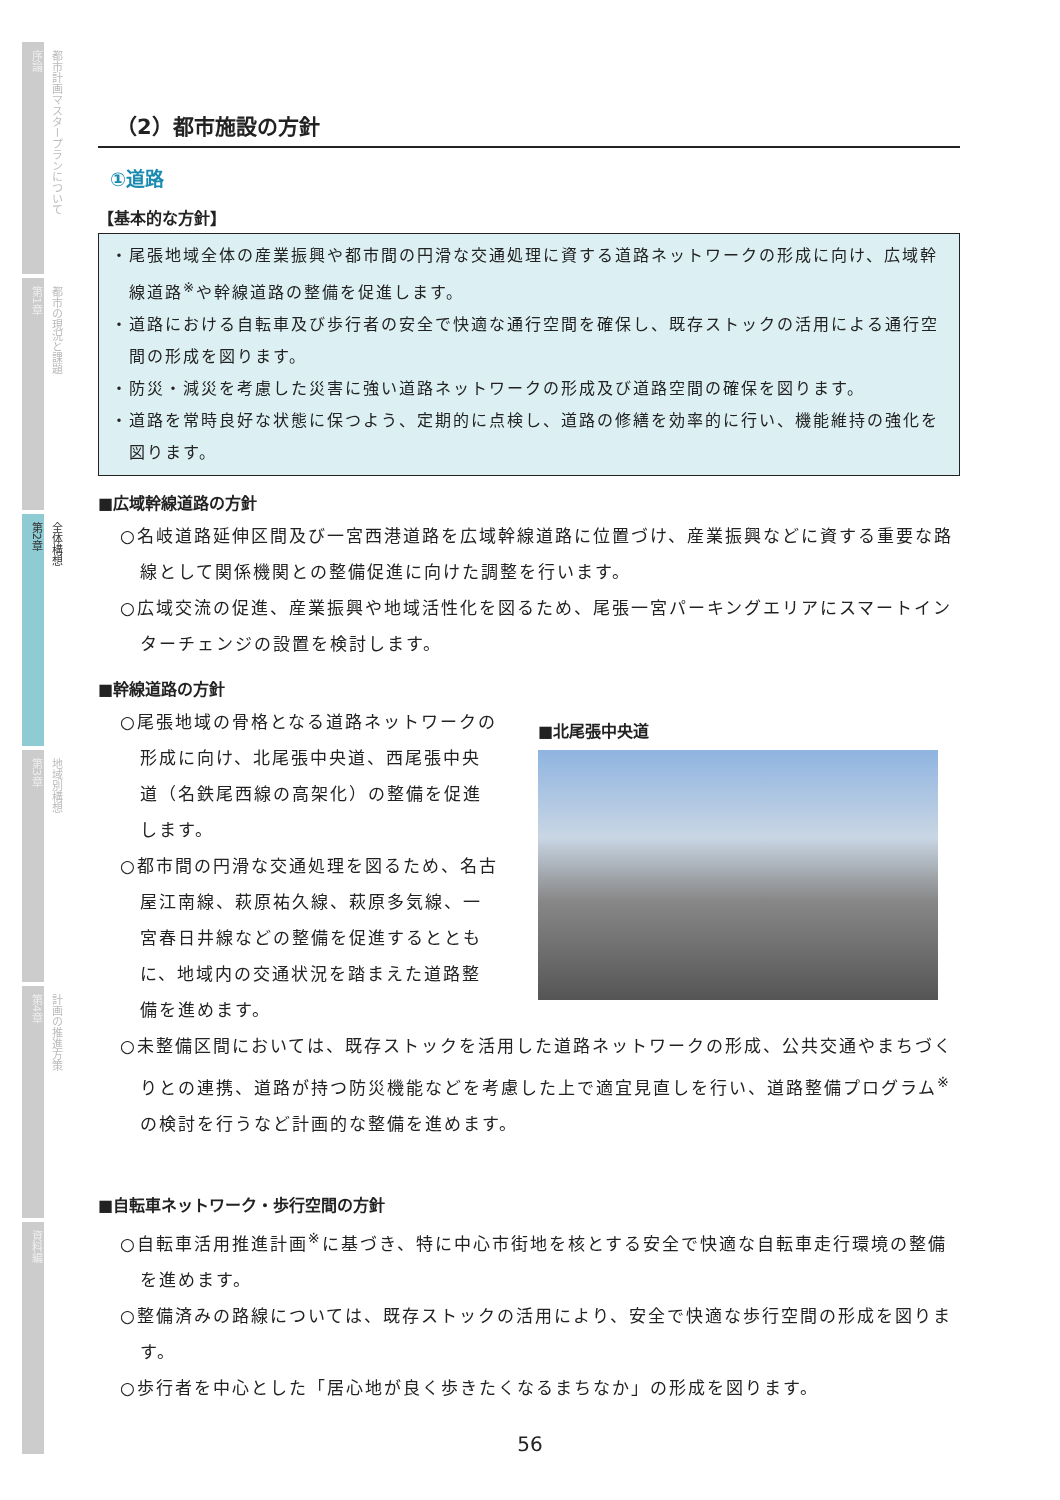序論
都市計画マスタープランについて
第1章
都市の現況と課題
第2章
全体構想
第3章
地域別構想
第4章
計画の推進方策
資料編
（2）都市施設の方針
①道路
【基本的な方針】
・尾張地域全体の産業振興や都市間の円滑な交通処理に資する道路ネットワークの形成に向け、広域幹線道路<sup>※</sup>や幹線道路の整備を促進します。
・道路における自転車及び歩行者の安全で快適な通行空間を確保し、既存ストックの活用による通行空間の形成を図ります。
・防災・減災を考慮した災害に強い道路ネットワークの形成及び道路空間の確保を図ります。
・道路を常時良好な状態に保つよう、定期的に点検し、道路の修繕を効率的に行い、機能維持の強化を図ります。
■広域幹線道路の方針
○名岐道路延伸区間及び一宮西港道路を広域幹線道路に位置づけ、産業振興などに資する重要な路線として関係機関との整備促進に向けた調整を行います。
○広域交流の促進、産業振興や地域活性化を図るため、尾張一宮パーキングエリアにスマートインターチェンジの設置を検討します。
■幹線道路の方針
○尾張地域の骨格となる道路ネットワークの形成に向け、北尾張中央道、西尾張中央道（名鉄尾西線の高架化）の整備を促進します。
○都市間の円滑な交通処理を図るため、名古屋江南線、萩原祐久線、萩原多気線、一宮春日井線などの整備を促進するとともに、地域内の交通状況を踏まえた道路整備を進めます。
■北尾張中央道
○未整備区間においては、既存ストックを活用した道路ネットワークの形成、公共交通やまちづくりとの連携、道路が持つ防災機能などを考慮した上で適宜見直しを行い、道路整備プログラム<sup>※</sup>の検討を行うなど計画的な整備を進めます。
■自転車ネットワーク・歩行空間の方針
○自転車活用推進計画<sup>※</sup>に基づき、特に中心市街地を核とする安全で快適な自転車走行環境の整備を進めます。
○整備済みの路線については、既存ストックの活用により、安全で快適な歩行空間の形成を図ります。
○歩行者を中心とした「居心地が良く歩きたくなるまちなか」の形成を図ります。
56